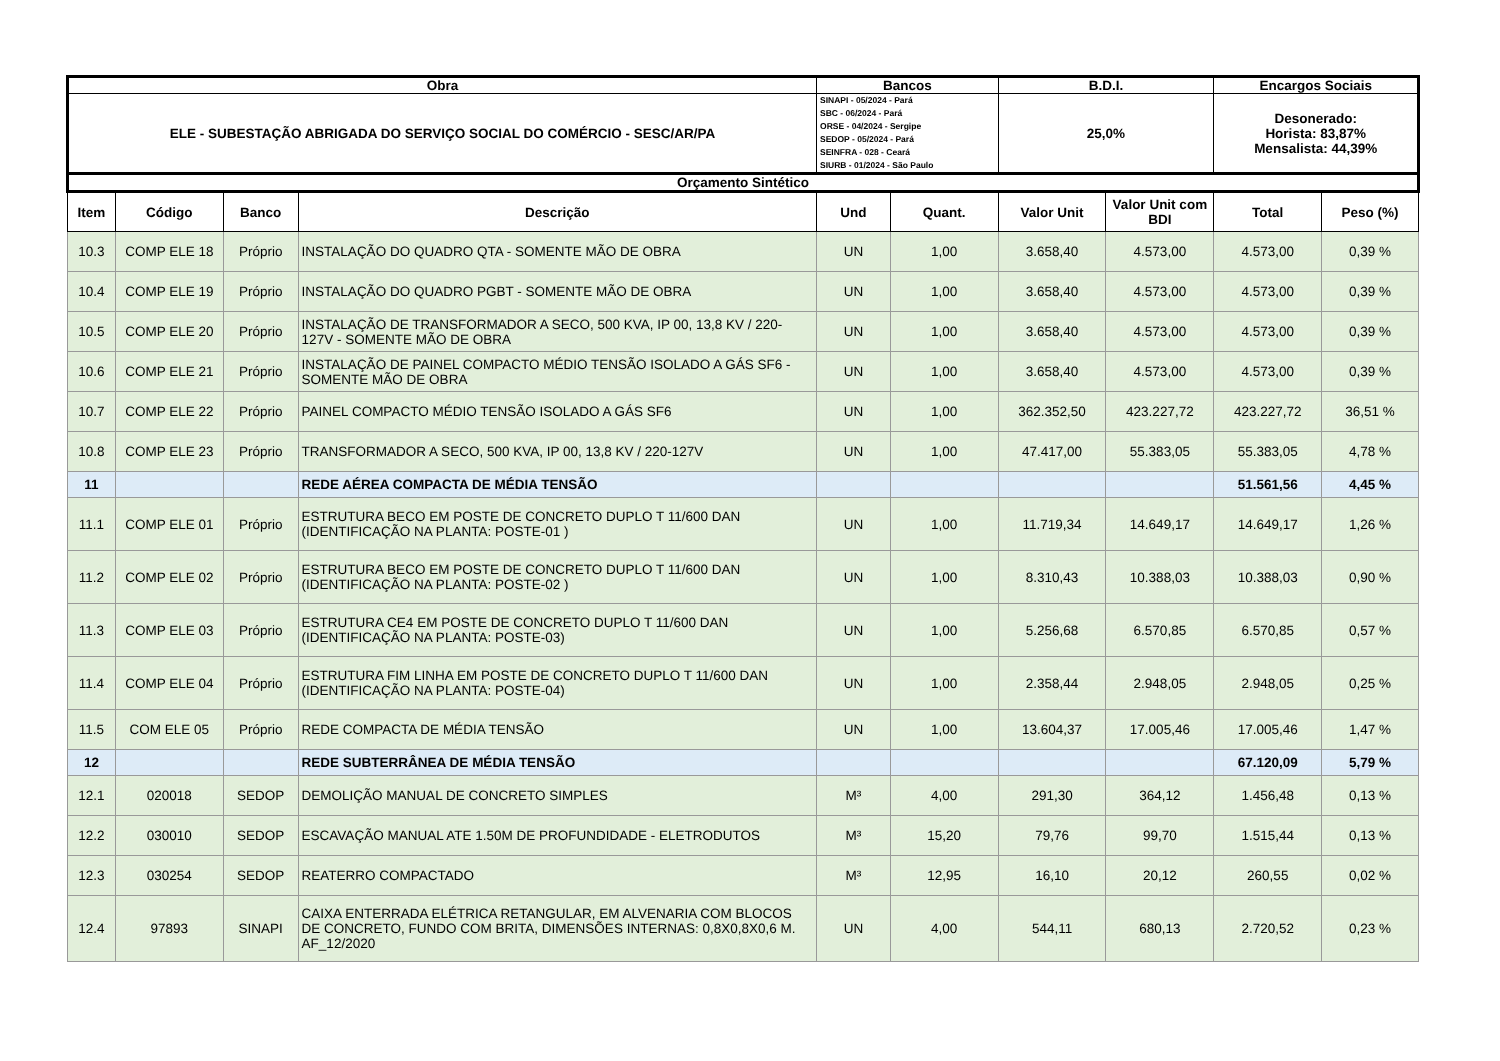| Obra | | | | Bancos | | B.D.I. | | Encargos Sociais | |
| --- | --- | --- | --- | --- | --- | --- | --- | --- | --- |
| ELE - SUBESTAÇÃO ABRIGADA DO SERVIÇO SOCIAL DO COMÉRCIO - SESC/AR/PA | | | | SINAPI - 05/2024 - Pará SBC - 06/2024 - Pará ORSE - 04/2024 - Sergipe SEDOP - 05/2024 - Pará SEINFRA - 028 - Ceará SIURB - 01/2024 - São Paulo | | 25,0% | | Desonerado: Horista: 83,87% Mensalista: 44,39% | |
| Orçamento Sintético | | | | | | | | | |
| Item | Código | Banco | Descrição | Und | Quant. | Valor Unit | Valor Unit com BDI | Total | Peso (%) |
| 10.3 | COMP ELE 18 | Próprio | INSTALAÇÃO DO QUADRO QTA - SOMENTE MÃO DE OBRA | UN | 1,00 | 3.658,40 | 4.573,00 | 4.573,00 | 0,39 % |
| 10.4 | COMP ELE 19 | Próprio | INSTALAÇÃO DO QUADRO PGBT - SOMENTE MÃO DE OBRA | UN | 1,00 | 3.658,40 | 4.573,00 | 4.573,00 | 0,39 % |
| 10.5 | COMP ELE 20 | Próprio | INSTALAÇÃO DE TRANSFORMADOR A SECO, 500 KVA, IP 00, 13,8 KV / 220-127V - SOMENTE MÃO DE OBRA | UN | 1,00 | 3.658,40 | 4.573,00 | 4.573,00 | 0,39 % |
| 10.6 | COMP ELE 21 | Próprio | INSTALAÇÃO DE PAINEL COMPACTO MÉDIO TENSÃO ISOLADO A GÁS SF6 - SOMENTE MÃO DE OBRA | UN | 1,00 | 3.658,40 | 4.573,00 | 4.573,00 | 0,39 % |
| 10.7 | COMP ELE 22 | Próprio | PAINEL COMPACTO MÉDIO TENSÃO ISOLADO A GÁS SF6 | UN | 1,00 | 362.352,50 | 423.227,72 | 423.227,72 | 36,51 % |
| 10.8 | COMP ELE 23 | Próprio | TRANSFORMADOR A SECO, 500 KVA, IP 00, 13,8 KV / 220-127V | UN | 1,00 | 47.417,00 | 55.383,05 | 55.383,05 | 4,78 % |
| 11 | | | REDE AÉREA COMPACTA DE MÉDIA TENSÃO | | | | | 51.561,56 | 4,45 % |
| 11.1 | COMP ELE 01 | Próprio | ESTRUTURA BECO EM POSTE DE CONCRETO DUPLO T 11/600 DAN (IDENTIFICAÇÃO NA PLANTA: POSTE-01 ) | UN | 1,00 | 11.719,34 | 14.649,17 | 14.649,17 | 1,26 % |
| 11.2 | COMP ELE 02 | Próprio | ESTRUTURA BECO EM POSTE DE CONCRETO DUPLO T 11/600 DAN (IDENTIFICAÇÃO NA PLANTA: POSTE-02 ) | UN | 1,00 | 8.310,43 | 10.388,03 | 10.388,03 | 0,90 % |
| 11.3 | COMP ELE 03 | Próprio | ESTRUTURA CE4 EM POSTE DE CONCRETO DUPLO T 11/600 DAN (IDENTIFICAÇÃO NA PLANTA: POSTE-03) | UN | 1,00 | 5.256,68 | 6.570,85 | 6.570,85 | 0,57 % |
| 11.4 | COMP ELE 04 | Próprio | ESTRUTURA FIM LINHA EM POSTE DE CONCRETO DUPLO T 11/600 DAN (IDENTIFICAÇÃO NA PLANTA: POSTE-04) | UN | 1,00 | 2.358,44 | 2.948,05 | 2.948,05 | 0,25 % |
| 11.5 | COM ELE 05 | Próprio | REDE COMPACTA DE MÉDIA TENSÃO | UN | 1,00 | 13.604,37 | 17.005,46 | 17.005,46 | 1,47 % |
| 12 | | | REDE SUBTERRÂNEA DE MÉDIA TENSÃO | | | | | 67.120,09 | 5,79 % |
| 12.1 | 020018 | SEDOP | DEMOLIÇÃO MANUAL DE CONCRETO SIMPLES | M³ | 4,00 | 291,30 | 364,12 | 1.456,48 | 0,13 % |
| 12.2 | 030010 | SEDOP | ESCAVAÇÃO MANUAL ATE 1.50M DE PROFUNDIDADE - ELETRODUTOS | M³ | 15,20 | 79,76 | 99,70 | 1.515,44 | 0,13 % |
| 12.3 | 030254 | SEDOP | REATERRO COMPACTADO | M³ | 12,95 | 16,10 | 20,12 | 260,55 | 0,02 % |
| 12.4 | 97893 | SINAPI | CAIXA ENTERRADA ELÉTRICA RETANGULAR, EM ALVENARIA COM BLOCOS DE CONCRETO, FUNDO COM BRITA, DIMENSÕES INTERNAS: 0,8X0,8X0,6 M. AF_12/2020 | UN | 4,00 | 544,11 | 680,13 | 2.720,52 | 0,23 % |